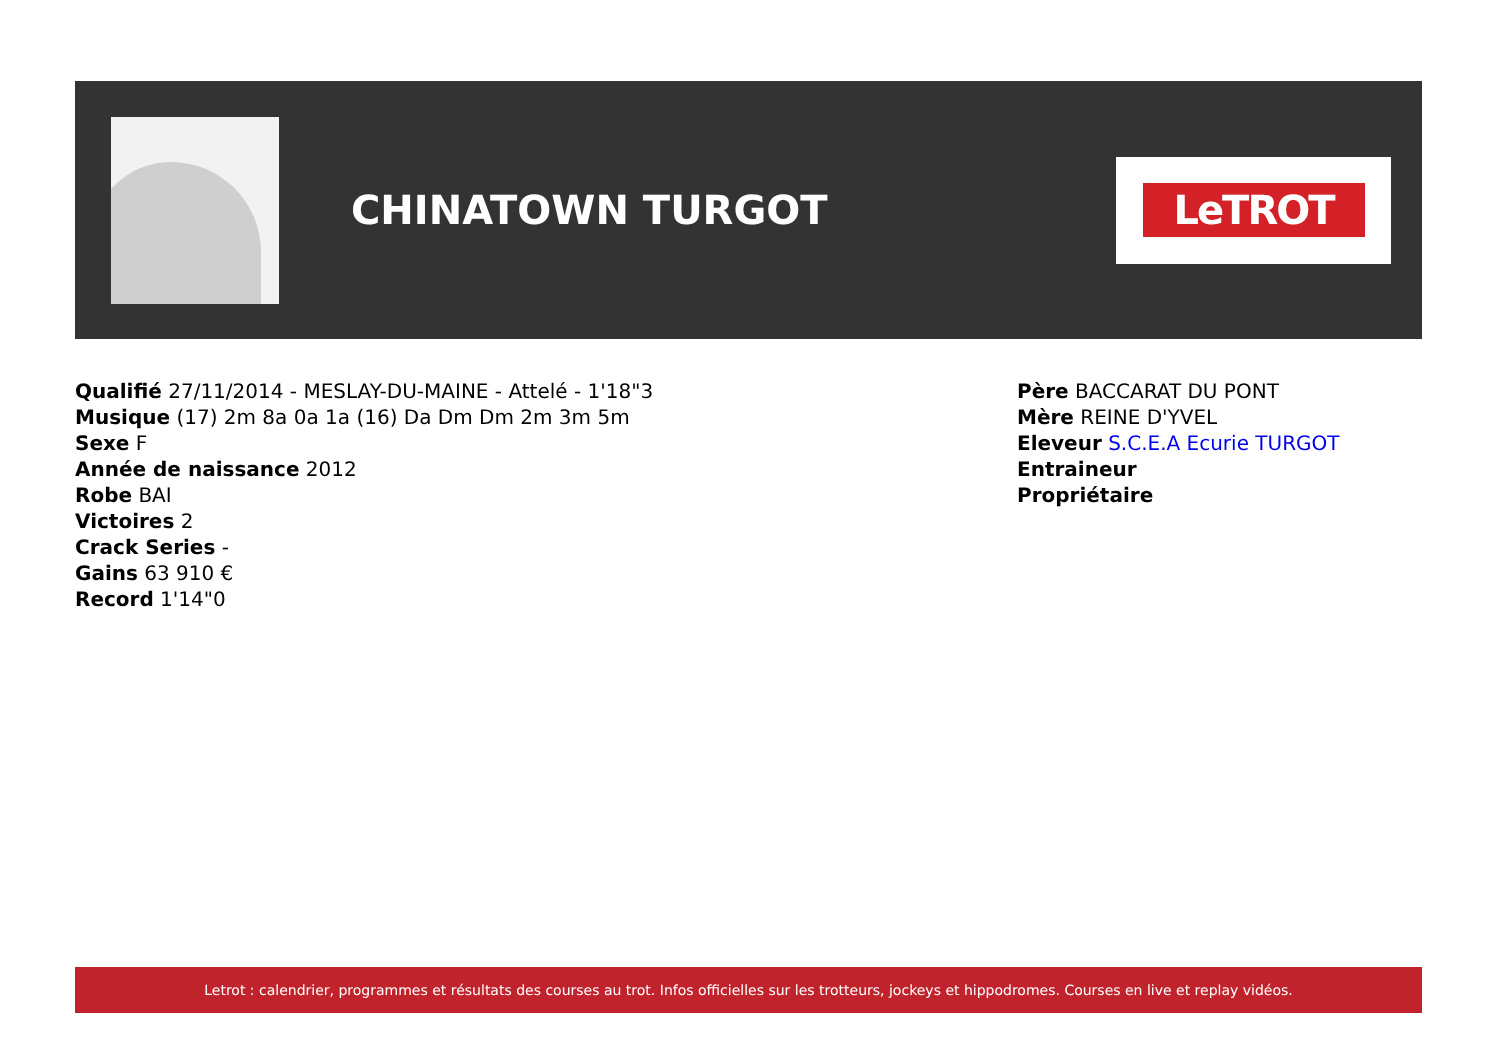CHINATOWN TURGOT
LeTROT
Qualifié 27/11/2014 - MESLAY-DU-MAINE - Attelé - 1'18"3
Musique (17) 2m 8a 0a 1a (16) Da Dm Dm 2m 3m 5m
Sexe F
Année de naissance 2012
Robe BAI
Victoires 2
Crack Series -
Gains 63 910 €
Record 1'14"0
Père BACCARAT DU PONT
Mère REINE D'YVEL
Eleveur S.C.E.A Ecurie TURGOT
Entraineur
Propriétaire
Letrot : calendrier, programmes et résultats des courses au trot. Infos officielles sur les trotteurs, jockeys et hippodromes. Courses en live et replay vidéos.